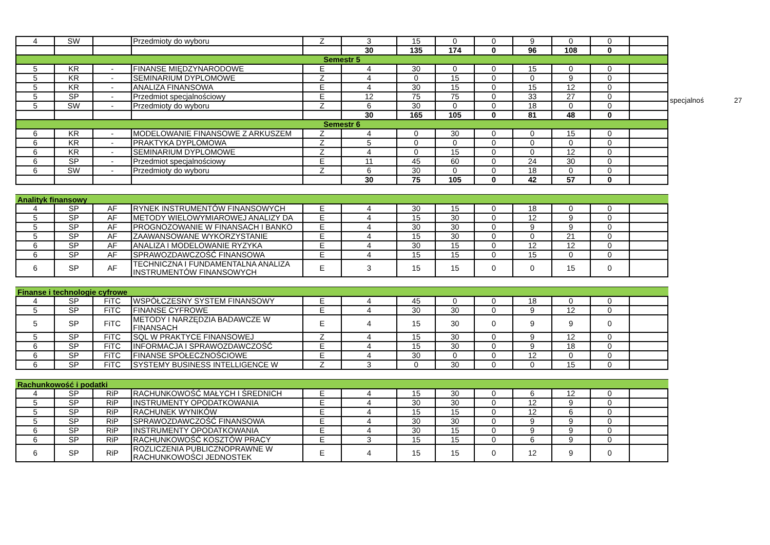specjalnoś 27
| 4 | SW | | Przedmioty do wyboru | Z | 3 | 15 | 0 | 0 | 9 | 0 | 0 | |
| | | | | | 30 | 135 | 174 | 0 | 96 | 108 | 0 | |
| Semestr 5 | | | | | | | | | | | | |
| 5 | KR | - | FINANSE MIĘDZYNARODOWE | E | 4 | 30 | 0 | 0 | 15 | 0 | 0 | |
| 5 | KR | - | SEMINARIUM DYPLOMOWE | Z | 4 | 0 | 15 | 0 | 0 | 9 | 0 | |
| 5 | KR | - | ANALIZA FINANSOWA | E | 4 | 30 | 15 | 0 | 15 | 12 | 0 | |
| 5 | SP | - | Przedmiot specjalnościowy | E | 12 | 75 | 75 | 0 | 33 | 27 | 0 | |
| 5 | SW | - | Przedmioty do wyboru | Z | 6 | 30 | 0 | 0 | 18 | 0 | 0 | |
| | | | | | 30 | 165 | 105 | 0 | 81 | 48 | 0 | |
| Semestr 6 | | | | | | | | | | | | |
| 6 | KR | - | MODELOWANIE FINANSOWE Z ARKUSZEM | Z | 4 | 0 | 30 | 0 | 0 | 15 | 0 | |
| 6 | KR | - | PRAKTYKA DYPLOMOWA | Z | 5 | 0 | 0 | 0 | 0 | 0 | 0 | |
| 6 | KR | - | SEMINARIUM DYPLOMOWE | Z | 4 | 0 | 15 | 0 | 0 | 12 | 0 | |
| 6 | SP | - | Przedmiot specjalnościowy | E | 11 | 45 | 60 | 0 | 24 | 30 | 0 | |
| 6 | SW | - | Przedmioty do wyboru | Z | 6 | 30 | 0 | 0 | 18 | 0 | 0 | |
| | | | | | 30 | 75 | 105 | 0 | 42 | 57 | 0 | |
Analityk finansowy
| 4 | SP | AF | RYNEK INSTRUMENTÓW FINANSOWYCH | E | 4 | 30 | 15 | 0 | 18 | 0 | 0 | |
| 5 | SP | AF | METODY WIELOWYMIAROWEJ ANALIZY DA | E | 4 | 15 | 30 | 0 | 12 | 9 | 0 | |
| 5 | SP | AF | PROGNOZOWANIE W FINANSACH I BANKO | E | 4 | 30 | 30 | 0 | 9 | 9 | 0 | |
| 5 | SP | AF | ZAAWANSOWANE WYKORZYSTANIE | E | 4 | 15 | 30 | 0 | 0 | 21 | 0 | |
| 6 | SP | AF | ANALIZA I MODELOWANIE RYZYKA | E | 4 | 30 | 15 | 0 | 12 | 12 | 0 | |
| 6 | SP | AF | SPRAWOZDAWCZOŚĆ FINANSOWA | E | 4 | 15 | 15 | 0 | 15 | 0 | 0 | |
| 6 | SP | AF | TECHNICZNA I FUNDAMENTALNA ANALIZA INSTRUMENTÓW FINANSOWYCH | E | 3 | 15 | 15 | 0 | 0 | 15 | 0 | |
Finanse i technologie cyfrowe
| 4 | SP | FiTC | WSPÓŁCZESNY SYSTEM FINANSOWY | E | 4 | 45 | 0 | 0 | 18 | 0 | 0 | |
| 5 | SP | FiTC | FINANSE CYFROWE | E | 4 | 30 | 30 | 0 | 9 | 12 | 0 | |
| 5 | SP | FiTC | METODY I NARZĘDZIA BADAWCZE W FINANSACH | E | 4 | 15 | 30 | 0 | 9 | 9 | 0 | |
| 5 | SP | FiTC | SQL W PRAKTYCE FINANSOWEJ | Z | 4 | 15 | 30 | 0 | 9 | 12 | 0 | |
| 6 | SP | FiTC | INFORMACJA I SPRAWOZDAWCZOŚĆ | E | 4 | 15 | 30 | 0 | 9 | 18 | 0 | |
| 6 | SP | FiTC | FINANSE SPOŁECZNOŚCIOWE | E | 4 | 30 | 0 | 0 | 12 | 0 | 0 | |
| 6 | SP | FiTC | SYSTEMY BUSINESS INTELLIGENCE W | Z | 3 | 0 | 30 | 0 | 0 | 15 | 0 | |
Rachunkowość i podatki
| 4 | SP | RiP | RACHUNKOWOŚĆ MAŁYCH I ŚREDNICH | E | 4 | 15 | 30 | 0 | 6 | 12 | 0 | |
| 5 | SP | RiP | INSTRUMENTY OPODATKOWANIA | E | 4 | 30 | 30 | 0 | 12 | 9 | 0 | |
| 5 | SP | RiP | RACHUNEK WYNIKÓW | E | 4 | 15 | 15 | 0 | 12 | 6 | 0 | |
| 5 | SP | RiP | SPRAWOZDAWCZOŚĆ FINANSOWA | E | 4 | 30 | 30 | 0 | 9 | 9 | 0 | |
| 6 | SP | RiP | INSTRUMENTY OPODATKOWANIA | E | 4 | 30 | 15 | 0 | 9 | 9 | 0 | |
| 6 | SP | RiP | RACHUNKOWOŚĆ KOSZTÓW PRACY | E | 3 | 15 | 15 | 0 | 6 | 9 | 0 | |
| 6 | SP | RiP | ROZLICZENIA PUBLICZNOPRAWNE W RACHUNKOWOŚCI JEDNOSTEK | E | 4 | 15 | 15 | 0 | 12 | 9 | 0 | |